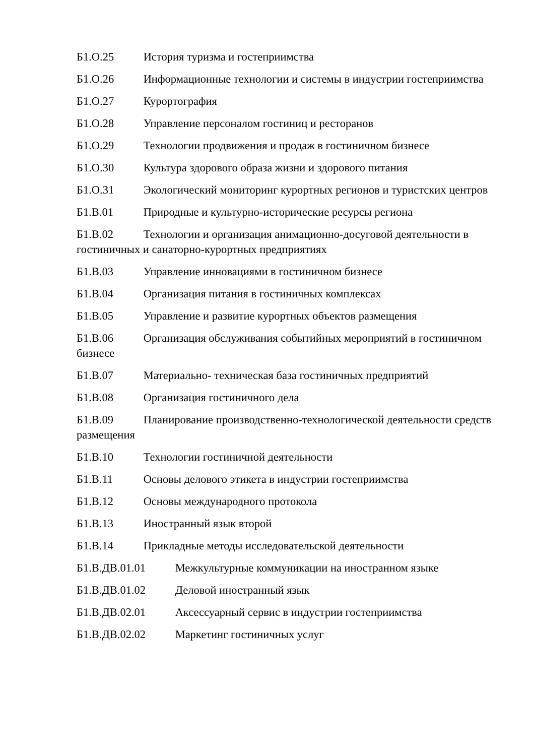Б1.О.25 История туризма и гостеприимства
Б1.О.26 Информационные технологии и системы в индустрии гостеприимства
Б1.О.27 Курортография
Б1.О.28 Управление персоналом гостиниц и ресторанов
Б1.О.29 Технологии продвижения и продаж в гостиничном бизнесе
Б1.О.30 Культура здорового образа жизни и здорового питания
Б1.О.31 Экологический мониторинг курортных регионов и туристских центров
Б1.В.01 Природные и культурно-исторические ресурсы региона
Б1.В.02 Технологии и организация анимационно-досуговой деятельности в гостиничных и санаторно-курортных предприятиях
Б1.В.03 Управление инновациями в гостиничном бизнесе
Б1.В.04 Организация питания в гостиничных комплексах
Б1.В.05 Управление и развитие курортных объектов размещения
Б1.В.06 Организация обслуживания событийных мероприятий в гостиничном бизнесе
Б1.В.07 Материально- техническая база гостиничных предприятий
Б1.В.08 Организация гостиничного дела
Б1.В.09 Планирование производственно-технологической деятельности средств размещения
Б1.В.10 Технологии гостиничной деятельности
Б1.В.11 Основы делового этикета в индустрии гостеприимства
Б1.В.12 Основы международного протокола
Б1.В.13 Иностранный язык второй
Б1.В.14 Прикладные методы исследовательской деятельности
Б1.В.ДВ.01.01 Межкультурные коммуникации на иностранном языке
Б1.В.ДВ.01.02 Деловой иностранный язык
Б1.В.ДВ.02.01 Аксессуарный сервис в индустрии гостеприимства
Б1.В.ДВ.02.02 Маркетинг гостиничных услуг